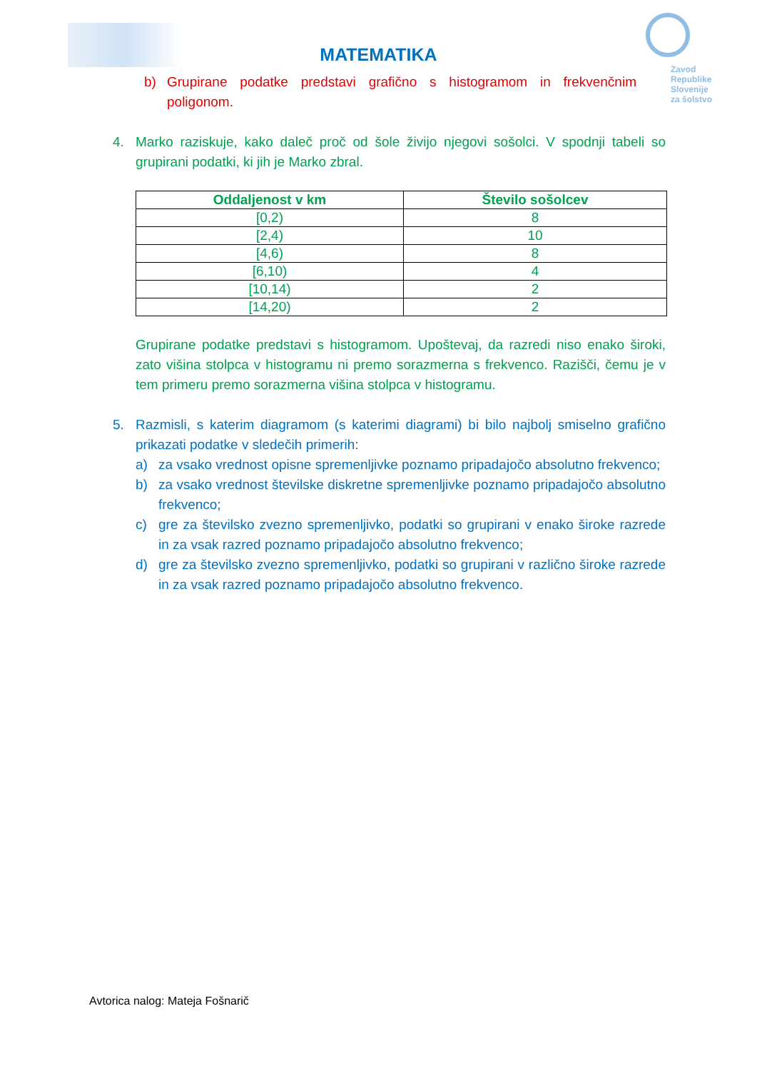Zavod
Republike
Slovenije
za šolstvo
MATEMATIKA
b) Grupirane podatke predstavi grafično s histogramom in frekvenčnim poligonom.
4. Marko raziskuje, kako daleč proč od šole živijo njegovi sošolci. V spodnji tabeli so grupirani podatki, ki jih je Marko zbral.
| Oddaljenost v km | Število sošolcev |
| --- | --- |
| [0,2) | 8 |
| [2,4) | 10 |
| [4,6) | 8 |
| [6,10) | 4 |
| [10,14) | 2 |
| [14,20) | 2 |
Grupirane podatke predstavi s histogramom. Upoštevaj, da razredi niso enako široki, zato višina stolpca v histogramu ni premo sorazmerna s frekvenco. Razišči, čemu je v tem primeru premo sorazmerna višina stolpca v histogramu.
5. Razmisli, s katerim diagramom (s katerimi diagrami) bi bilo najbolj smiselno grafično prikazati podatke v sledečih primerih:
a) za vsako vrednost opisne spremenljivke poznamo pripadajočo absolutno frekvenco;
b) za vsako vrednost številske diskretne spremenljivke poznamo pripadajočo absolutno frekvenco;
c) gre za številsko zvezno spremenljivko, podatki so grupirani v enako široke razrede in za vsak razred poznamo pripadajočo absolutno frekvenco;
d) gre za številsko zvezno spremenljivko, podatki so grupirani v različno široke razrede in za vsak razred poznamo pripadajočo absolutno frekvenco.
Avtorica nalog: Mateja Fošnarič